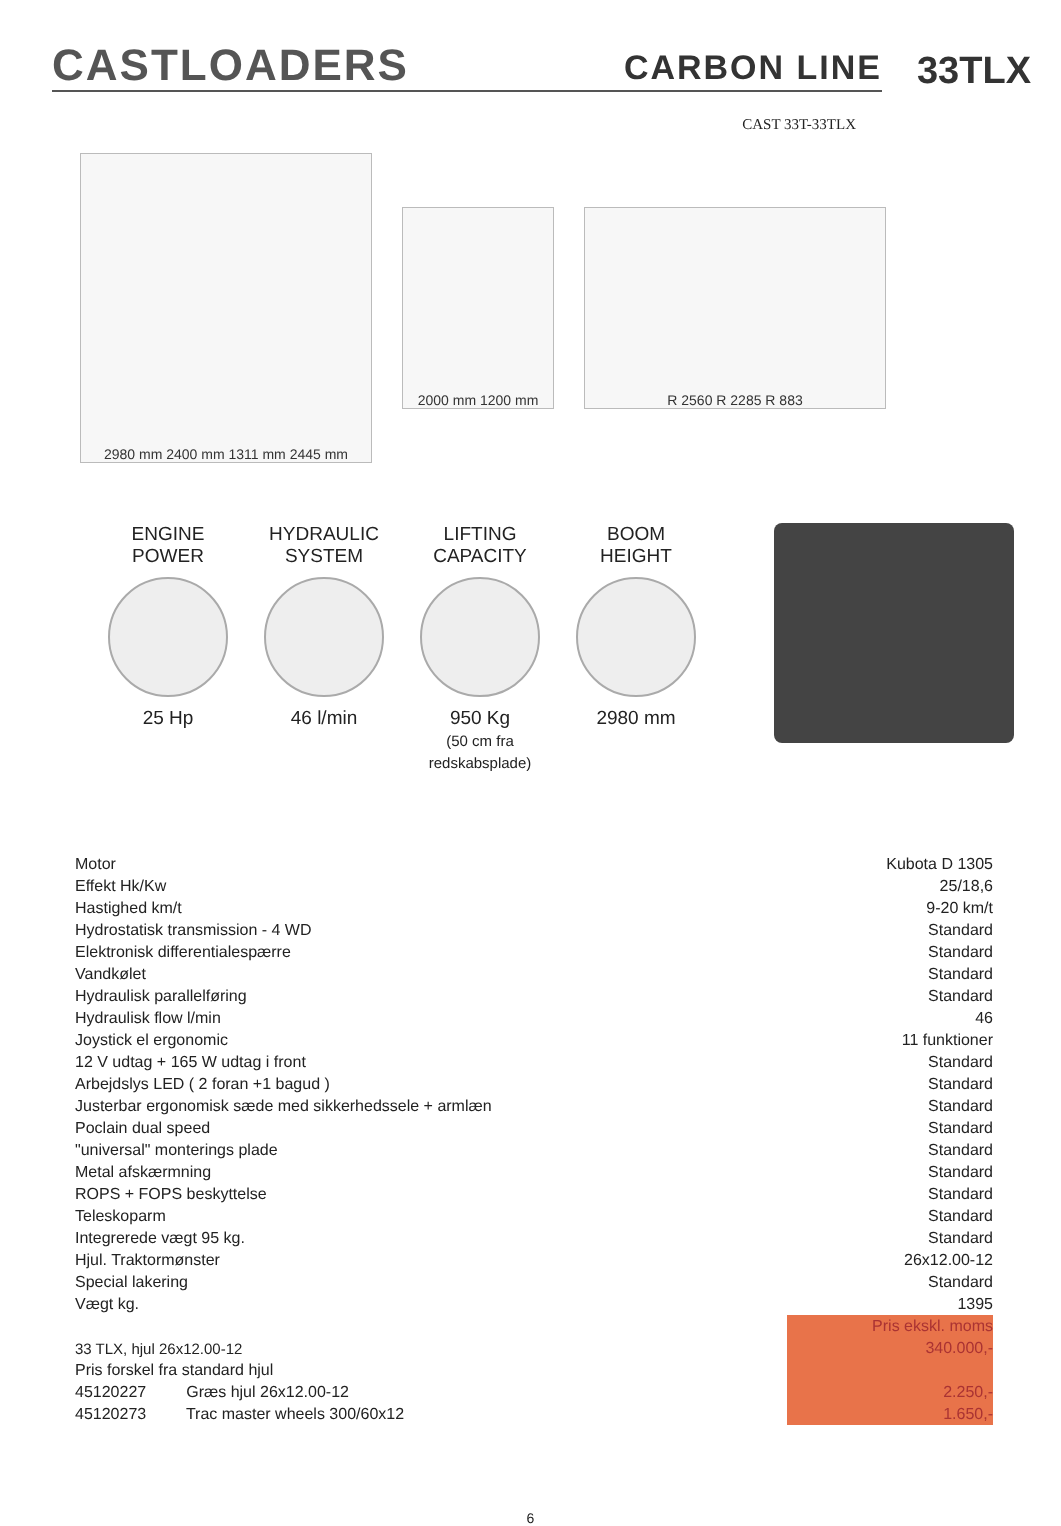CASTLOADERS CARBON LINE
33TLX
CAST 33T-33TLX
2980 mm 2400 mm 1311 mm 2445 mm
2000 mm 1200 mm R 2560 R 2285 R 883
ENGINE
POWER
25 Hp
HYDRAULIC
SYSTEM
46 l/min
LIFTING
CAPACITY
950 Kg
(50 cm fra redskabsplade)
BOOM
HEIGHT
2980 mm
| Motor | | Kubota D 1305 |
| Effekt Hk/Kw | | 25/18,6 |
| Hastighed km/t | | 9-20 km/t |
| Hydrostatisk transmission - 4 WD | | Standard |
| Elektronisk differentialespærre | | Standard |
| Vandkølet | | Standard |
| Hydraulisk parallelføring | | Standard |
| Hydraulisk flow l/min | | 46 |
| Joystick el ergonomic | | 11 funktioner |
| 12 V udtag + 165 W udtag i front | | Standard |
| Arbejdslys LED ( 2 foran +1 bagud ) | | Standard |
| Justerbar ergonomisk sæde med sikkerhedssele + armlæn | | Standard |
| Poclain dual speed | | Standard |
| "universal" monterings plade | | Standard |
| Metal afskærmning | | Standard |
| ROPS + FOPS beskyttelse | | Standard |
| Teleskoparm | | Standard |
| Integrerede vægt 95 kg. | | Standard |
| Hjul. Traktormønster | | 26x12.00-12 |
| Special lakering | | Standard |
| Vægt kg. | | 1395 |
| | | Pris ekskl. moms |
| 33 TLX, hjul 26x12.00-12 | | 340.000,- |
| Pris forskel fra standard hjul | | |
| 45120227 Græs hjul 26x12.00-12 | | 2.250,- |
| 45120273 Trac master wheels 300/60x12 | | 1.650,- |
6